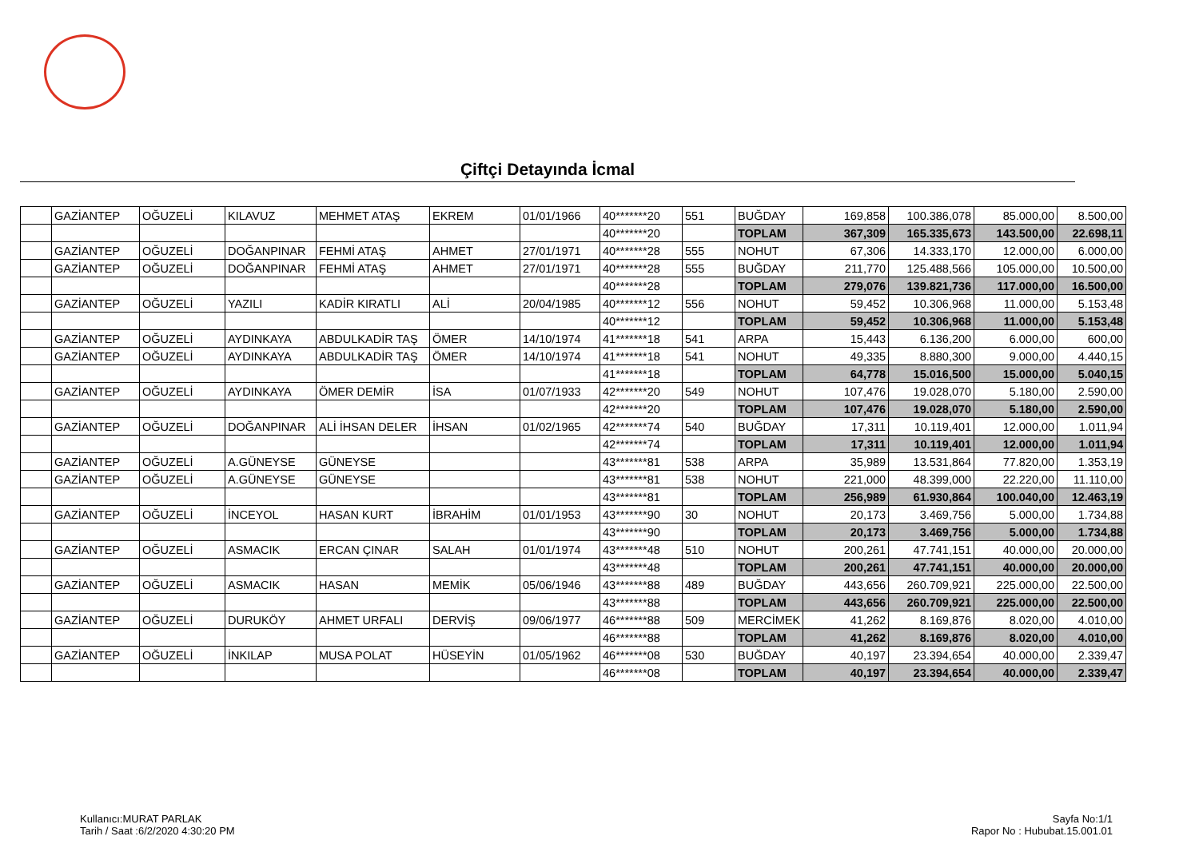Çiftçi Detayında İcmal
| | GAZİANTEP | OĞUZELİ | KILAVUZ | MEHMET ATAŞ | EKREM | 01/01/1966 | 40*******20 | 551 | BUĞDAY | 169,858 | 100.386,078 | 85.000,00 | 8.500,00 |
| | | | | | | | 40*******20 | | TOPLAM | 367,309 | 165.335,673 | 143.500,00 | 22.698,11 |
| | GAZİANTEP | OĞUZELİ | DOĞANPINAR | FEHMİ ATAŞ | AHMET | 27/01/1971 | 40*******28 | 555 | NOHUT | 67,306 | 14.333,170 | 12.000,00 | 6.000,00 |
| | GAZİANTEP | OĞUZELİ | DOĞANPINAR | FEHMİ ATAŞ | AHMET | 27/01/1971 | 40*******28 | 555 | BUĞDAY | 211,770 | 125.488,566 | 105.000,00 | 10.500,00 |
| | | | | | | | 40*******28 | | TOPLAM | 279,076 | 139.821,736 | 117.000,00 | 16.500,00 |
| | GAZİANTEP | OĞUZELİ | YAZILI | KADİR KIRATLI | ALİ | 20/04/1985 | 40*******12 | 556 | NOHUT | 59,452 | 10.306,968 | 11.000,00 | 5.153,48 |
| | | | | | | | 40*******12 | | TOPLAM | 59,452 | 10.306,968 | 11.000,00 | 5.153,48 |
| | GAZİANTEP | OĞUZELİ | AYDINKAYA | ABDULKADİR TAŞ | ÖMER | 14/10/1974 | 41*******18 | 541 | ARPA | 15,443 | 6.136,200 | 6.000,00 | 600,00 |
| | GAZİANTEP | OĞUZELİ | AYDINKAYA | ABDULKADİR TAŞ | ÖMER | 14/10/1974 | 41*******18 | 541 | NOHUT | 49,335 | 8.880,300 | 9.000,00 | 4.440,15 |
| | | | | | | | 41*******18 | | TOPLAM | 64,778 | 15.016,500 | 15.000,00 | 5.040,15 |
| | GAZİANTEP | OĞUZELİ | AYDINKAYA | ÖMER DEMİR | İSA | 01/07/1933 | 42*******20 | 549 | NOHUT | 107,476 | 19.028,070 | 5.180,00 | 2.590,00 |
| | | | | | | | 42*******20 | | TOPLAM | 107,476 | 19.028,070 | 5.180,00 | 2.590,00 |
| | GAZİANTEP | OĞUZELİ | DOĞANPINAR | ALİ İHSAN DELER | İHSAN | 01/02/1965 | 42*******74 | 540 | BUĞDAY | 17,311 | 10.119,401 | 12.000,00 | 1.011,94 |
| | | | | | | | 42*******74 | | TOPLAM | 17,311 | 10.119,401 | 12.000,00 | 1.011,94 |
| | GAZİANTEP | OĞUZELİ | A.GÜNEYSE | GÜNEYSE | | | 43*******81 | 538 | ARPA | 35,989 | 13.531,864 | 77.820,00 | 1.353,19 |
| | GAZİANTEP | OĞUZELİ | A.GÜNEYSE | GÜNEYSE | | | 43*******81 | 538 | NOHUT | 221,000 | 48.399,000 | 22.220,00 | 11.110,00 |
| | | | | | | | 43*******81 | | TOPLAM | 256,989 | 61.930,864 | 100.040,00 | 12.463,19 |
| | GAZİANTEP | OĞUZELİ | İNCEYOL | HASAN KURT | İBRAHİM | 01/01/1953 | 43*******90 | 30 | NOHUT | 20,173 | 3.469,756 | 5.000,00 | 1.734,88 |
| | | | | | | | 43*******90 | | TOPLAM | 20,173 | 3.469,756 | 5.000,00 | 1.734,88 |
| | GAZİANTEP | OĞUZELİ | ASMACIK | ERCAN ÇINAR | SALAH | 01/01/1974 | 43*******48 | 510 | NOHUT | 200,261 | 47.741,151 | 40.000,00 | 20.000,00 |
| | | | | | | | 43*******48 | | TOPLAM | 200,261 | 47.741,151 | 40.000,00 | 20.000,00 |
| | GAZİANTEP | OĞUZELİ | ASMACIK | HASAN | MEMİK | 05/06/1946 | 43*******88 | 489 | BUĞDAY | 443,656 | 260.709,921 | 225.000,00 | 22.500,00 |
| | | | | | | | 43*******88 | | TOPLAM | 443,656 | 260.709,921 | 225.000,00 | 22.500,00 |
| | GAZİANTEP | OĞUZELİ | DURUKÖY | AHMET URFALI | DERVİŞ | 09/06/1977 | 46*******88 | 509 | MERCİMEK | 41,262 | 8.169,876 | 8.020,00 | 4.010,00 |
| | | | | | | | 46*******88 | | TOPLAM | 41,262 | 8.169,876 | 8.020,00 | 4.010,00 |
| | GAZİANTEP | OĞUZELİ | İNKILAP | MUSA POLAT | HÜSEYİN | 01/05/1962 | 46*******08 | 530 | BUĞDAY | 40,197 | 23.394,654 | 40.000,00 | 2.339,47 |
| | | | | | | | 46*******08 | | TOPLAM | 40,197 | 23.394,654 | 40.000,00 | 2.339,47 |
Kullanıcı:MURAT PARLAK
Tarih / Saat :6/2/2020 4:30:20 PM
Sayfa No:1/1
Rapor No : Hububat.15.001.01